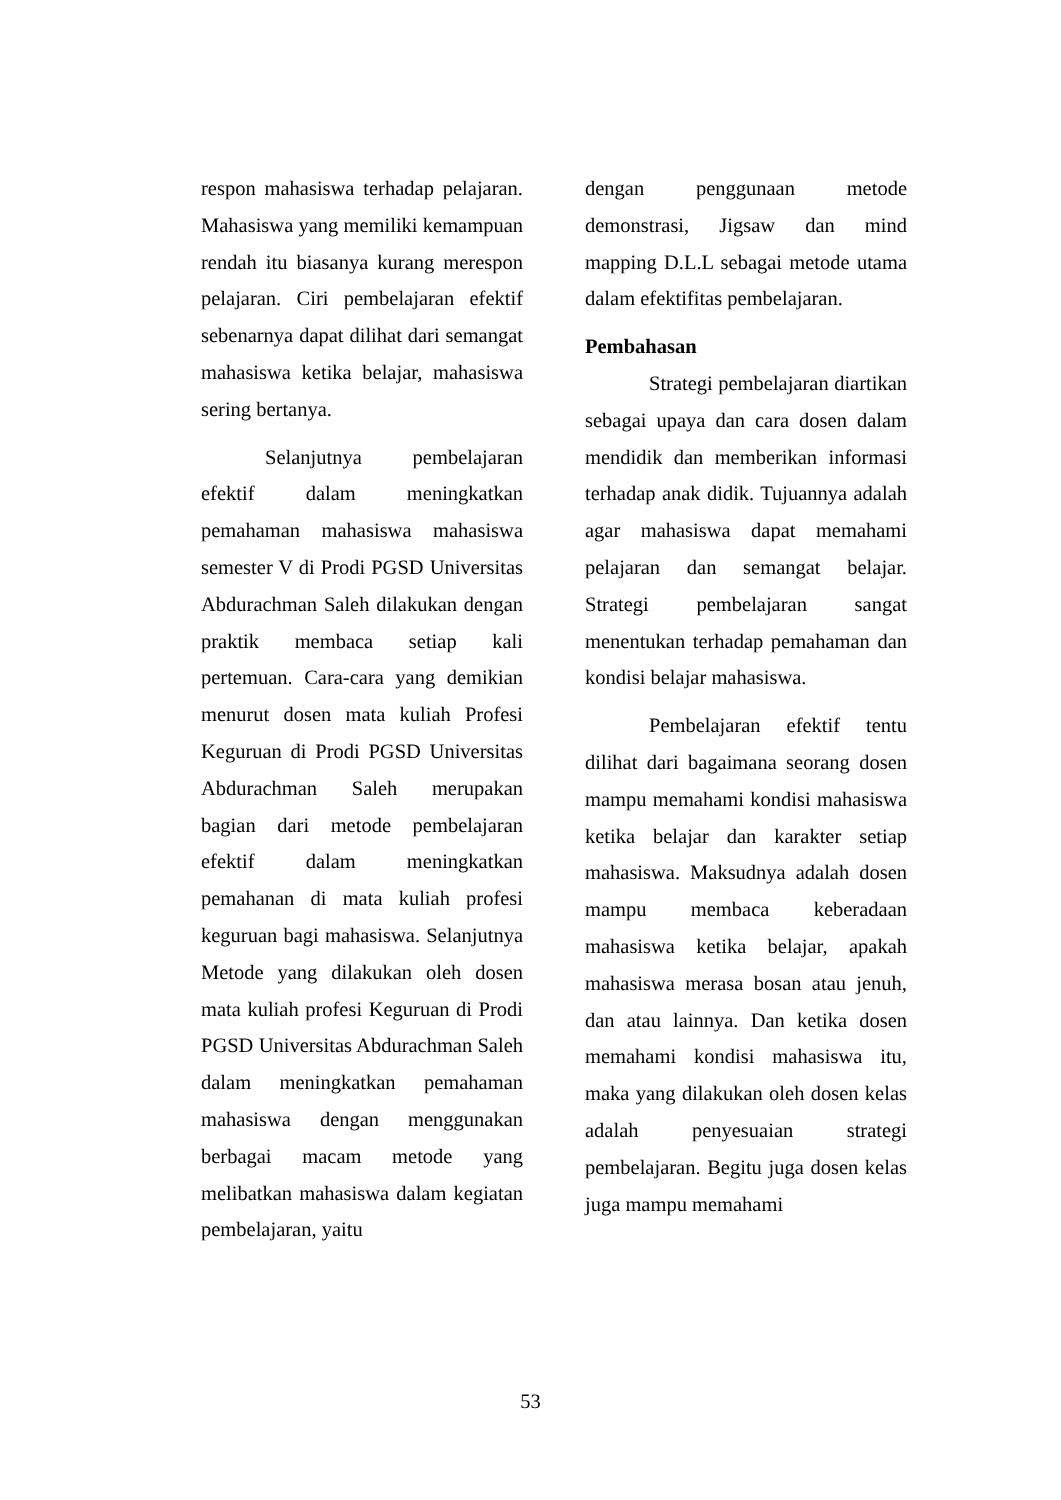respon mahasiswa terhadap pelajaran. Mahasiswa yang memiliki kemampuan rendah itu biasanya kurang merespon pelajaran. Ciri pembelajaran efektif sebenarnya dapat dilihat dari semangat mahasiswa ketika belajar, mahasiswa sering bertanya.
Selanjutnya pembelajaran efektif dalam meningkatkan pemahaman mahasiswa mahasiswa semester V di Prodi PGSD Universitas Abdurachman Saleh dilakukan dengan praktik membaca setiap kali pertemuan. Cara-cara yang demikian menurut dosen mata kuliah Profesi Keguruan di Prodi PGSD Universitas Abdurachman Saleh merupakan bagian dari metode pembelajaran efektif dalam meningkatkan pemahanan di mata kuliah profesi keguruan bagi mahasiswa. Selanjutnya Metode yang dilakukan oleh dosen mata kuliah profesi Keguruan di Prodi PGSD Universitas Abdurachman Saleh dalam meningkatkan pemahaman mahasiswa dengan menggunakan berbagai macam metode yang melibatkan mahasiswa dalam kegiatan pembelajaran, yaitu
dengan penggunaan metode demonstrasi, Jigsaw dan mind mapping D.L.L sebagai metode utama dalam efektifitas pembelajaran.
Pembahasan
Strategi pembelajaran diartikan sebagai upaya dan cara dosen dalam mendidik dan memberikan informasi terhadap anak didik. Tujuannya adalah agar mahasiswa dapat memahami pelajaran dan semangat belajar. Strategi pembelajaran sangat menentukan terhadap pemahaman dan kondisi belajar mahasiswa.
Pembelajaran efektif tentu dilihat dari bagaimana seorang dosen mampu memahami kondisi mahasiswa ketika belajar dan karakter setiap mahasiswa. Maksudnya adalah dosen mampu membaca keberadaan mahasiswa ketika belajar, apakah mahasiswa merasa bosan atau jenuh, dan atau lainnya. Dan ketika dosen memahami kondisi mahasiswa itu, maka yang dilakukan oleh dosen kelas adalah penyesuaian strategi pembelajaran. Begitu juga dosen kelas juga mampu memahami
53